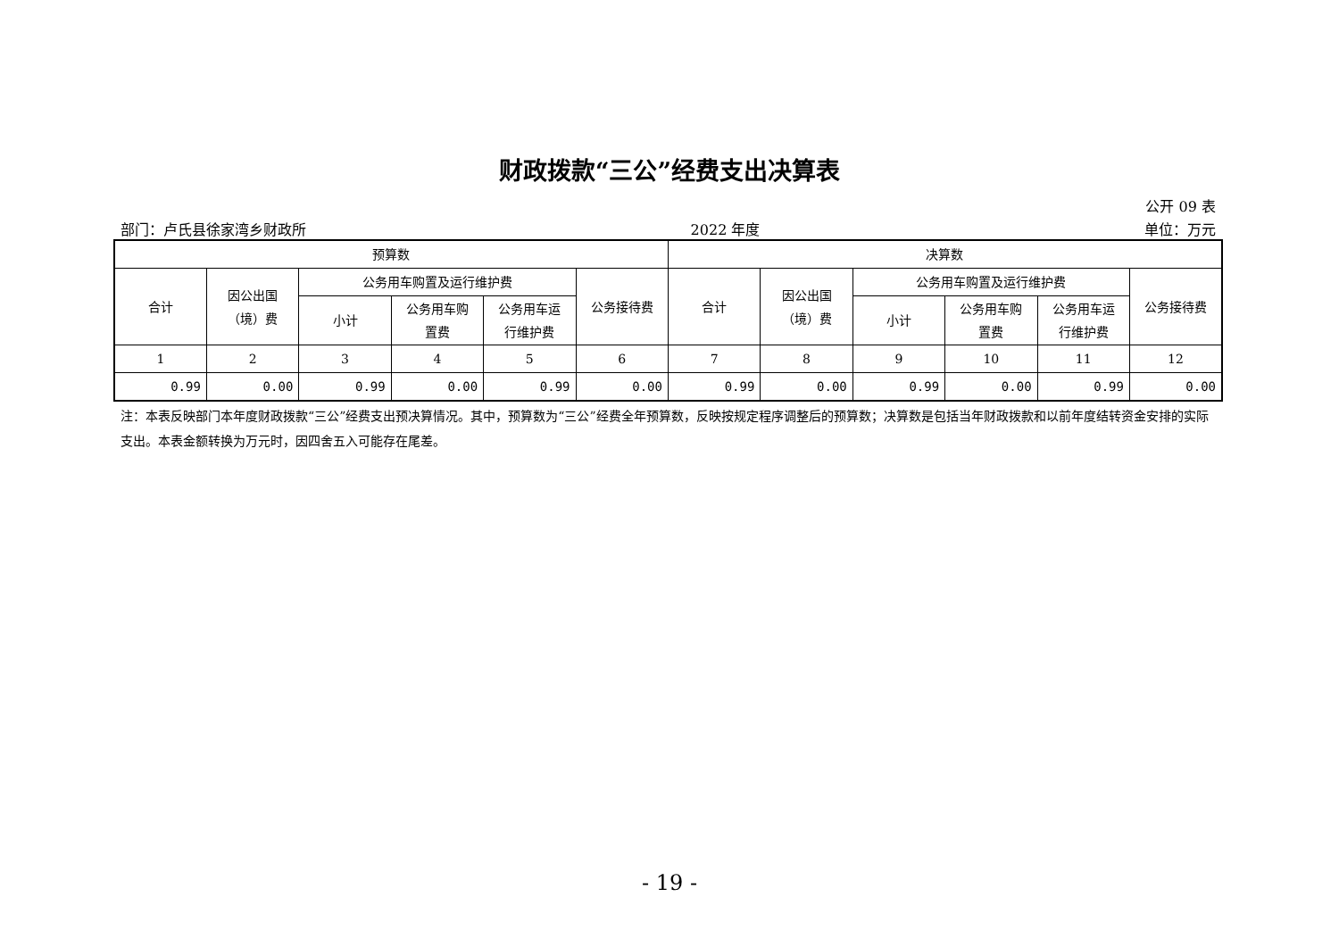财政拨款“三公”经费支出决算表
公开 09 表
部门：卢氏县徐家湾乡财政所 2022 年度 单位：万元
| 预算数 | | | | | | 决算数 | | | | | |
| --- | --- | --- | --- | --- | --- | --- | --- | --- | --- | --- | --- |
| 合计 | 因公出国 （境）费 | 公务用车购置及运行维护费 | | | 公务接待费 | 合计 | 因公出国 （境）费 | 公务用车购置及运行维护费 | | | 公务接待费 |
| | | 小计 | 公务用车购 置费 | 公务用车运 行维护费 | | | | 小计 | 公务用车购 置费 | 公务用车运 行维护费 | |
| 1 | 2 | 3 | 4 | 5 | 6 | 7 | 8 | 9 | 10 | 11 | 12 |
| 0.99 | 0.00 | 0.99 | 0.00 | 0.99 | 0.00 | 0.99 | 0.00 | 0.99 | 0.00 | 0.99 | 0.00 |
注：本表反映部门本年度财政拨款“三公”经费支出预决算情况。其中，预算数为“三公”经费全年预算数，反映按规定程序调整后的预算数；决算数是包括当年财政拨款和以前年度结转资金安排的实际支出。本表金额转换为万元时，因四舍五入可能存在尾差。
- 19 -